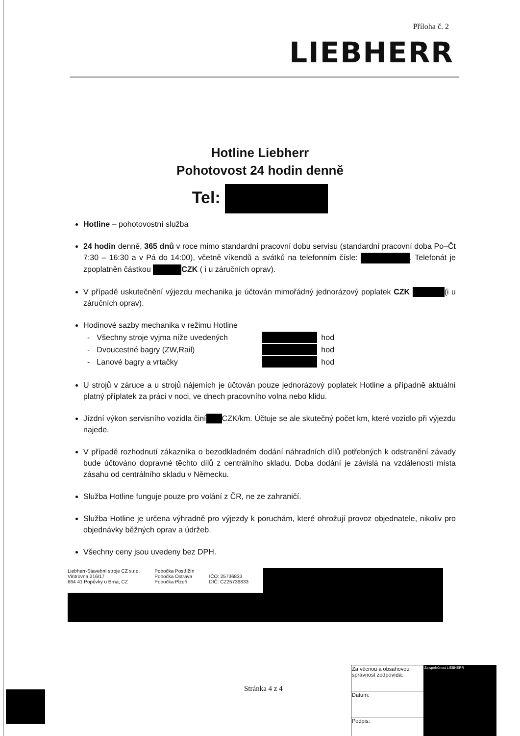Příloha č. 2
LIEBHERR
Hotline Liebherr
Pohotovost 24 hodin denně
Tel:
Hotline – pohotovostní služba
24 hodin denně, 365 dnů v roce mimo standardní pracovní dobu servisu (standardní pracovní doba Po–Čt 7:30 – 16:30 a v Pá do 14:00), včetně víkendů a svátků na telefonním čísle: . Telefonát je zpoplatněn částkou CZK ( i u záručních oprav).
V případě uskutečnění výjezdu mechanika je účtován mimořádný jednorázový poplatek CZK (i u záručních oprav).
Hodinové sazby mechanika v režimu Hotline
| - | Všechny stroje vyjma níže uvedených | | hod |
| - | Dvoucestné bagry (ZW,Rail) | | hod |
| - | Lanové bagry a vrtačky | | hod |
U strojů v záruce a u strojů nájemích je účtován pouze jednorázový poplatek Hotline a případně aktuální platný příplatek za práci v noci, ve dnech pracovního volna nebo klidu.
Jízdní výkon servisního vozidla činí CZK/km. Účtuje se ale skutečný počet km, které vozidlo při výjezdu najede.
V případě rozhodnutí zákazníka o bezodkladném dodání náhradních dílů potřebných k odstranění závady bude účtováno dopravné těchto dílů z centrálního skladu. Doba dodání je závislá na vzdálenosti místa zásahu od centrálního skladu v Německu.
Služba Hotline funguje pouze pro volání z ČR, ne ze zahraničí.
Služba Hotline je určena výhradně pro výjezdy k poruchám, které ohrožují provoz objednatele, nikoliv pro objednávky běžných oprav a údržeb.
Všechny ceny jsou uvedeny bez DPH.
Liebherr-Stavební stroje CZ s.r.o.
Vintrovna 216/17
664 41 Popůvky u Brna, CZ
Pobočka Postřížín
Pobočka Ostrava
Pobočka Plzeň
IČO: 25736833
DIČ: CZ25736833
Stránka 4 z 4
| Za věcnou a obsahovou správnost zodpovídá: | Za společnost LIEBHERR |
| Datum: | |
| Podpis: | |